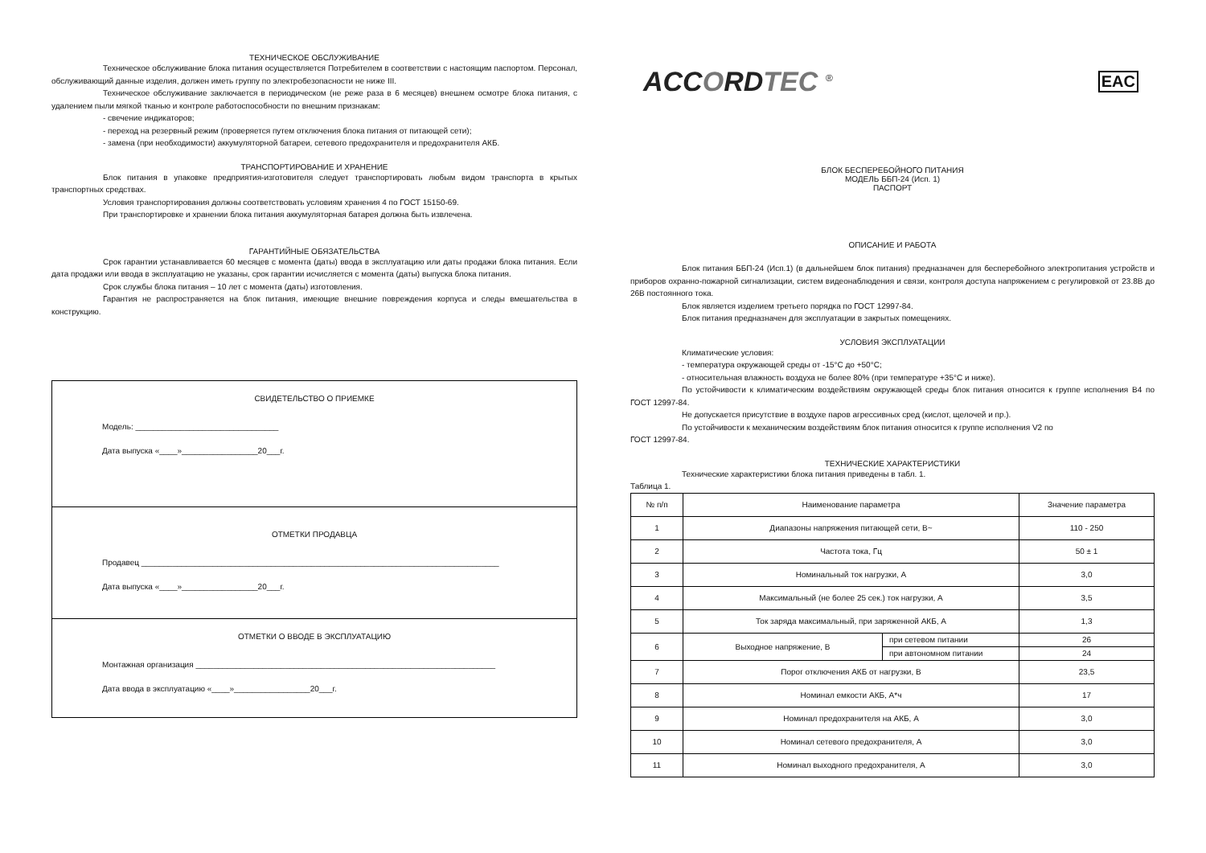ТЕХНИЧЕСКОЕ ОБСЛУЖИВАНИЕ
Техническое обслуживание блока питания осуществляется Потребителем в соответствии с настоящим паспортом. Персонал, обслуживающий данные изделия, должен иметь группу по электробезопасности не ниже III.
Техническое обслуживание заключается в периодическом (не реже раза в 6 месяцев) внешнем осмотре блока питания, с удалением пыли мягкой тканью и контроле работоспособности по внешним признакам:
- свечение индикаторов;
- переход на резервный режим (проверяется путем отключения блока питания от питающей сети);
- замена (при необходимости) аккумуляторной батареи, сетевого предохранителя и предохранителя АКБ.
ТРАНСПОРТИРОВАНИЕ И ХРАНЕНИЕ
Блок питания в упаковке предприятия-изготовителя следует транспортировать любым видом транспорта в крытых транспортных средствах.
Условия транспортирования должны соответствовать условиям хранения 4 по ГОСТ 15150-69.
При транспортировке и хранении блока питания аккумуляторная батарея должна быть извлечена.
ГАРАНТИЙНЫЕ ОБЯЗАТЕЛЬСТВА
Срок гарантии устанавливается 60 месяцев с момента (даты) ввода в эксплуатацию или даты продажи блока питания. Если дата продажи или ввода в эксплуатацию не указаны, срок гарантии исчисляется с момента (даты) выпуска блока питания.
Срок службы блока питания – 10 лет с момента (даты) изготовления.
Гарантия не распространяется на блок питания, имеющие внешние повреждения корпуса и следы вмешательства в конструкцию.
СВИДЕТЕЛЬСТВО О ПРИЕМКЕ
Модель: ________________________________
Дата выпуска «____»_________________20___г.
ОТМЕТКИ ПРОДАВЦА
Продавец ________________________________________________________________________________
Дата выпуска «____»_________________20___г.
ОТМЕТКИ О ВВОДЕ В ЭКСПЛУАТАЦИЮ
Монтажная организация ___________________________________________________________________
Дата ввода в эксплуатацию «____»_________________20___г.
ACCORDTEC <sup>®</sup>
EAC
БЛОК БЕСПЕРЕБОЙНОГО ПИТАНИЯ
МОДЕЛЬ ББП-24 (Исп. 1)
ПАСПОРТ
ОПИСАНИЕ И РАБОТА
Блок питания ББП-24 (Исп.1) (в дальнейшем блок питания) предназначен для бесперебойного электропитания устройств и приборов охранно-пожарной сигнализации, систем видеонаблюдения и связи, контроля доступа напряжением с регулировкой от 23.8В до 26В постоянного тока.
Блок является изделием третьего порядка по ГОСТ 12997-84.
Блок питания предназначен для эксплуатации в закрытых помещениях.
УСЛОВИЯ ЭКСПЛУАТАЦИИ
Климатические условия:
- температура окружающей среды от -15°С до +50°С;
- относительная влажность воздуха не более 80% (при температуре +35°С и ниже).
По устойчивости к климатическим воздействиям окружающей среды блок питания относится к группе исполнения В4 по ГОСТ 12997-84.
Не допускается присутствие в воздухе паров агрессивных сред (кислот, щелочей и пр.).
По устойчивости к механическим воздействиям блок питания относится к группе исполнения V2 по
ГОСТ 12997-84.
ТЕХНИЧЕСКИЕ ХАРАКТЕРИСТИКИ
Технические характеристики блока питания приведены в табл. 1.
Таблица 1.
| № п/п | Наименование параметра | | Значение параметра |
| --- | --- | --- | --- |
| 1 | Диапазоны напряжения питающей сети, В~ | | 110 - 250 |
| 2 | Частота тока, Гц | | 50 ± 1 |
| 3 | Номинальный ток нагрузки, А | | 3,0 |
| 4 | Максимальный (не более 25 сек.) ток нагрузки, А | | 3,5 |
| 5 | Ток заряда максимальный, при заряженной АКБ, А | | 1,3 |
| 6 | Выходное напряжение, В | при сетевом питании | 26 |
| | | при автономном питании | 24 |
| 7 | Порог отключения АКБ от нагрузки, В | | 23,5 |
| 8 | Номинал емкости АКБ, А*ч | | 17 |
| 9 | Номинал предохранителя на АКБ, А | | 3,0 |
| 10 | Номинал сетевого предохранителя, А | | 3,0 |
| 11 | Номинал выходного предохранителя, А | | 3,0 |